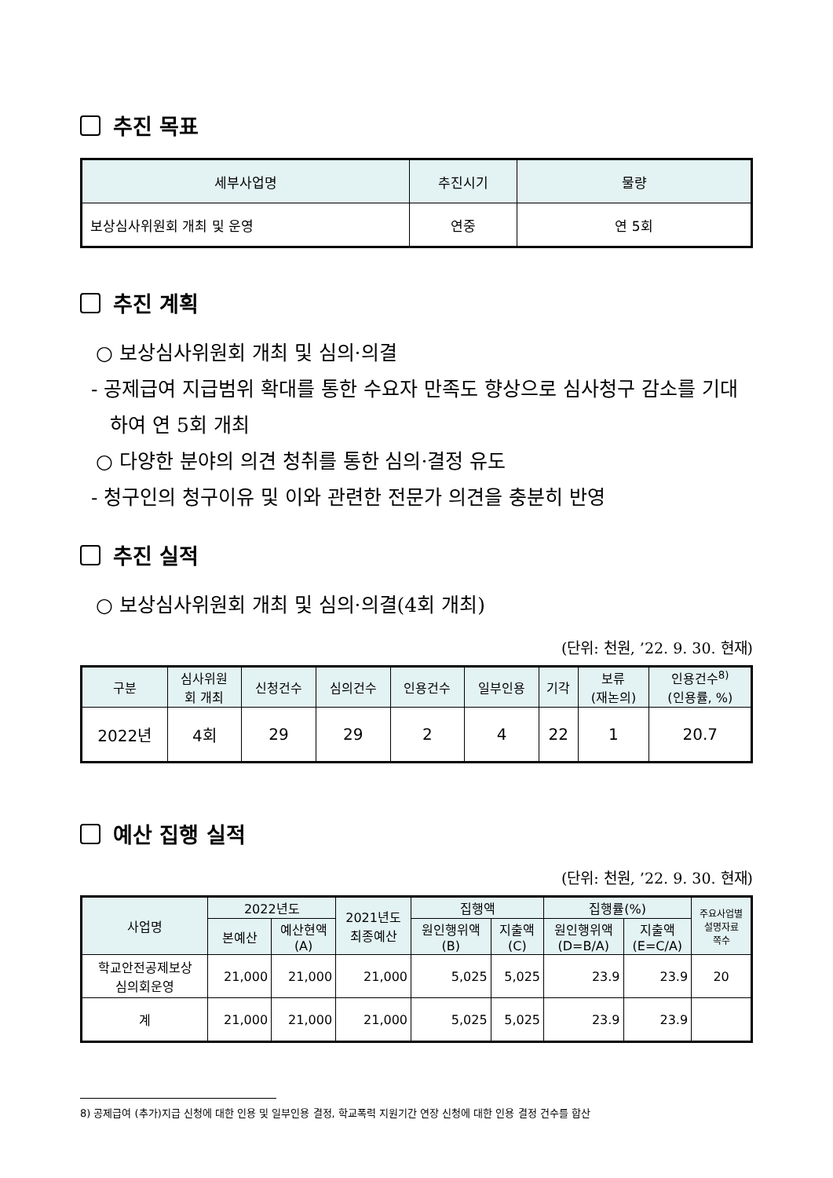추진 목표
| 세부사업명 | 추진시기 | 물량 |
| --- | --- | --- |
| 보상심사위원회 개최 및 운영 | 연중 | 연 5회 |
추진 계획
○ 보상심사위원회 개최 및 심의·의결
- 공제급여 지급범위 확대를 통한 수요자 만족도 향상으로 심사청구 감소를 기대하여 연 5회 개최
○ 다양한 분야의 의견 청취를 통한 심의·결정 유도
- 청구인의 청구이유 및 이와 관련한 전문가 의견을 충분히 반영
추진 실적
○ 보상심사위원회 개최 및 심의·의결(4회 개최)
(단위: 천원, ’22. 9. 30. 현재)
| 구분 | 심사위원 회 개최 | 신청건수 | 심의건수 | 인용건수 | 일부인용 | 기각 | 보류 (재논의) | 인용건수<sup>8)</sup> (인용률, %) |
| --- | --- | --- | --- | --- | --- | --- | --- | --- |
| 2022년 | 4회 | 29 | 29 | 2 | 4 | 22 | 1 | 20.7 |
예산 집행 실적
(단위: 천원, ’22. 9. 30. 현재)
| 사업명 | 2022년도 | | 2021년도 최종예산 | 집행액 | | 집행률(%) | | 주요사업별 설명자료 쪽수 |
| --- | --- | --- | --- | --- | --- | --- | --- | --- |
| | 본예산 | 예산현액 (A) | | 원인행위액 (B) | 지출액 (C) | 원인행위액 (D=B/A) | 지출액 (E=C/A) | |
| 학교안전공제보상 심의회운영 | 21,000 | 21,000 | 21,000 | 5,025 | 5,025 | 23.9 | 23.9 | 20 |
| 계 | 21,000 | 21,000 | 21,000 | 5,025 | 5,025 | 23.9 | 23.9 | |
8) 공제급여 (추가)지급 신청에 대한 인용 및 일부인용 결정, 학교폭력 지원기간 연장 신청에 대한 인용 결정 건수를 합산